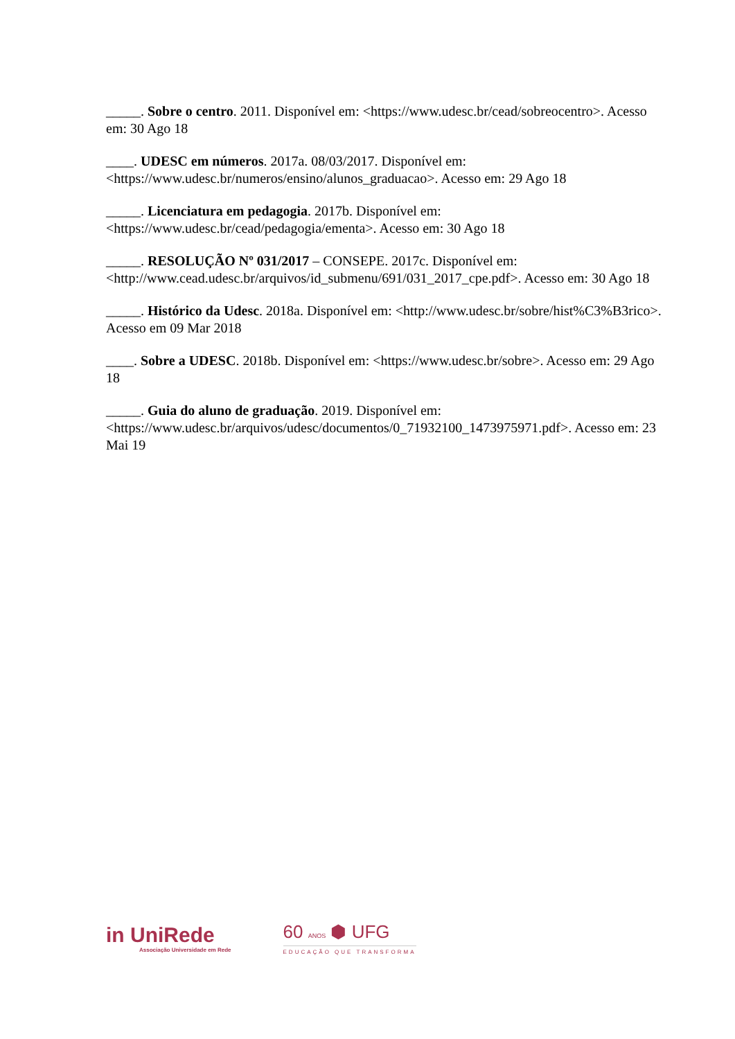_____. Sobre o centro. 2011. Disponível em: <https://www.udesc.br/cead/sobreocentro>. Acesso em: 30 Ago 18
____. UDESC em números. 2017a. 08/03/2017. Disponível em: <https://www.udesc.br/numeros/ensino/alunos_graduacao>. Acesso em: 29 Ago 18
_____. Licenciatura em pedagogia. 2017b. Disponível em: <https://www.udesc.br/cead/pedagogia/ementa>. Acesso em: 30 Ago 18
_____. RESOLUÇÃO Nº 031/2017 – CONSEPE. 2017c. Disponível em: <http://www.cead.udesc.br/arquivos/id_submenu/691/031_2017_cpe.pdf>. Acesso em: 30 Ago 18
_____. Histórico da Udesc. 2018a. Disponível em: <http://www.udesc.br/sobre/hist%C3%B3rico>. Acesso em 09 Mar 2018
____. Sobre a UDESC. 2018b. Disponível em: <https://www.udesc.br/sobre>. Acesso em: 29 Ago 18
_____. Guia do aluno de graduação. 2019. Disponível em: <https://www.udesc.br/arquivos/udesc/documentos/0_71932100_1473975971.pdf>. Acesso em: 23 Mai 19
in UniRede
Associação Universidade em Rede
60 ANOS ⬢ UFG
EDUCAÇÃO QUE TRANSFORMA